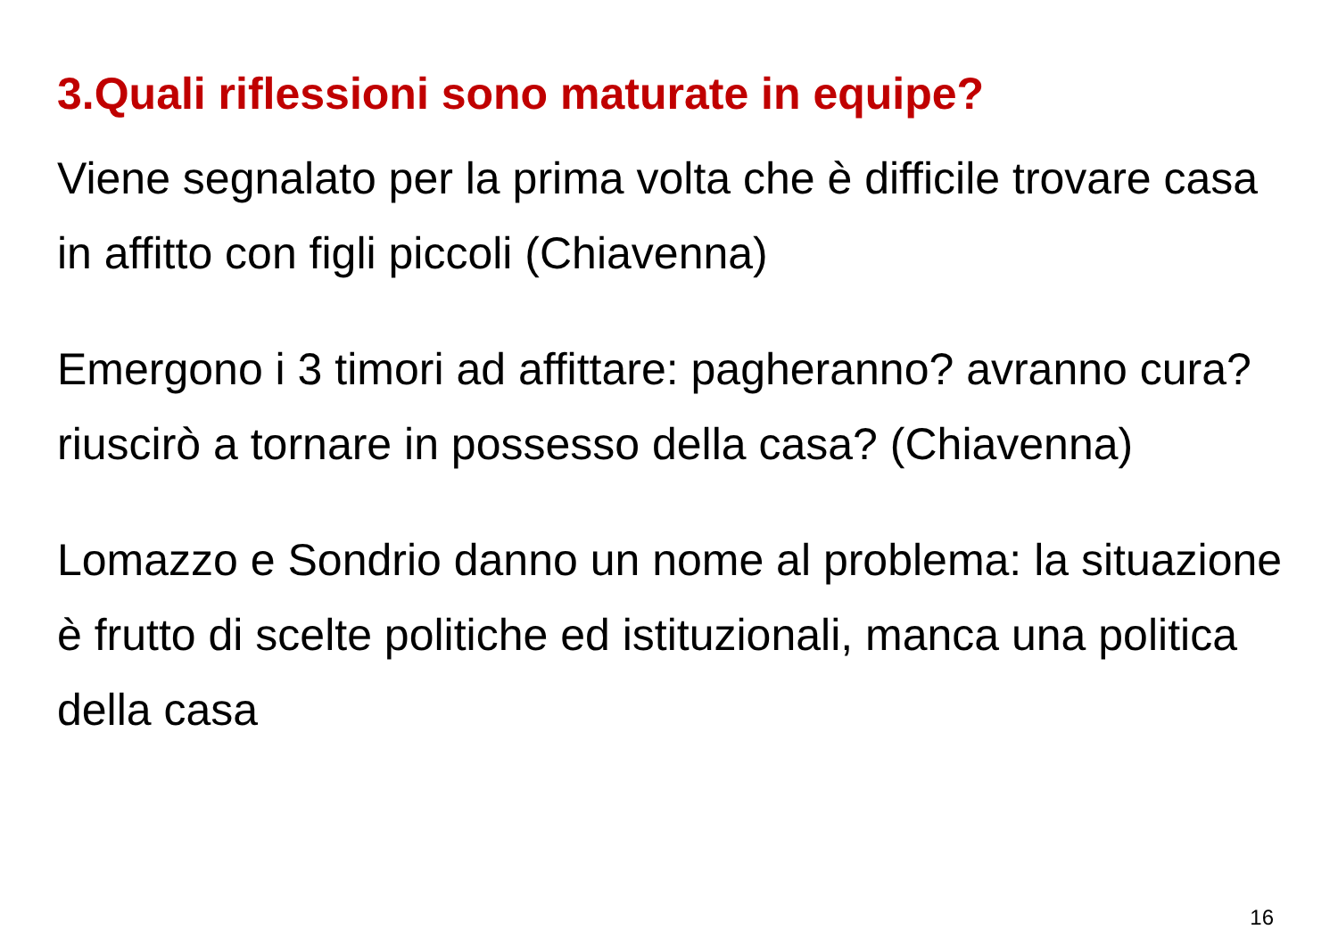3.Quali riflessioni sono maturate in equipe?
Viene segnalato per la prima volta che è difficile trovare casa in affitto con figli piccoli (Chiavenna)
Emergono i 3 timori ad affittare: pagheranno? avranno cura? riuscirò a tornare in possesso della casa? (Chiavenna)
Lomazzo e Sondrio danno un nome al problema: la situazione è frutto di scelte politiche ed istituzionali, manca una politica della casa
16